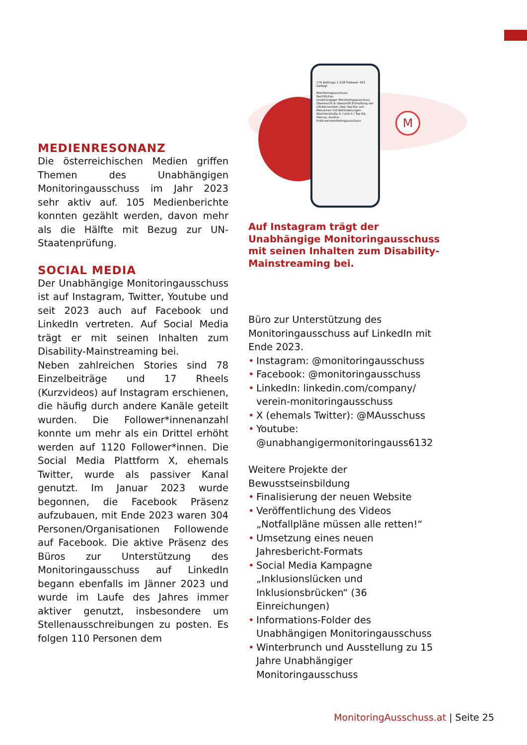MEDIENRESONANZ
Die österreichischen Medien griffen Themen des Unabhängigen Monitoringausschuss im Jahr 2023 sehr aktiv auf. 105 Medienberichte konnten gezählt werden, davon mehr als die Hälfte mit Bezug zur UN-Staatenprüfung.
SOCIAL MEDIA
Der Unabhängige Monitoringausschuss ist auf Instagram, Twitter, Youtube und seit 2023 auch auf Facebook und LinkedIn vertreten. Auf Social Media trägt er mit seinen Inhalten zum Disability-Mainstreaming bei.
Neben zahlreichen Stories sind 78 Einzelbeiträge und 17 Rheels (Kurzvideos) auf Instagram erschienen, die häufig durch andere Kanäle geteilt wurden. Die Follower*innenanzahl konnte um mehr als ein Drittel erhöht werden auf 1120 Follower*innen. Die Social Media Plattform X, ehemals Twitter, wurde als passiver Kanal genutzt. Im Januar 2023 wurde begonnen, die Facebook Präsenz aufzubauen, mit Ende 2023 waren 304 Personen/Organisationen Followende auf Facebook. Die aktive Präsenz des Büros zur Unterstützung des Monitoringausschuss auf LinkedIn begann ebenfalls im Jänner 2023 und wurde im Laufe des Jahres immer aktiver genutzt, insbesondere um Stellenausschreibungen zu posten. Es folgen 110 Personen dem
176 Beiträge 1.228 Follower 453 Gefolgt
Monitoringausschuss
Rechtliches
Unabhängiger Monitoringausschuss. Überwacht & überprüft Einhaltung der UN-Konvention über Rechte von Menschen mit Behinderungen
Walcherstraße 6 / Unit 4 / Top 6A, Vienna, Austria
linktr.ee/monitoringausschuss
M
Auf Instagram trägt der Unabhängige Monitoringausschuss mit seinen Inhalten zum Disability-Mainstreaming bei.
Büro zur Unterstützung des Monitoringausschuss auf LinkedIn mit Ende 2023.
• Instagram: @monitoringausschuss
• Facebook: @monitoringausschuss
• LinkedIn: linkedin.com/company/ verein-monitoringausschuss
• X (ehemals Twitter): @MAusschuss
• Youtube: @unabhangigermonitoringauss6132
Weitere Projekte der Bewusstseinsbildung
• Finalisierung der neuen Website
• Veröffentlichung des Videos „Notfallpläne müssen alle retten!“
• Umsetzung eines neuen Jahresbericht-Formats
• Social Media Kampagne „Inklusionslücken und Inklusionsbrücken“ (36 Einreichungen)
• Informations-Folder des Unabhängigen Monitoringausschuss
• Winterbrunch und Ausstellung zu 15 Jahre Unabhängiger Monitoringausschuss
MonitoringAusschuss.at | Seite 25